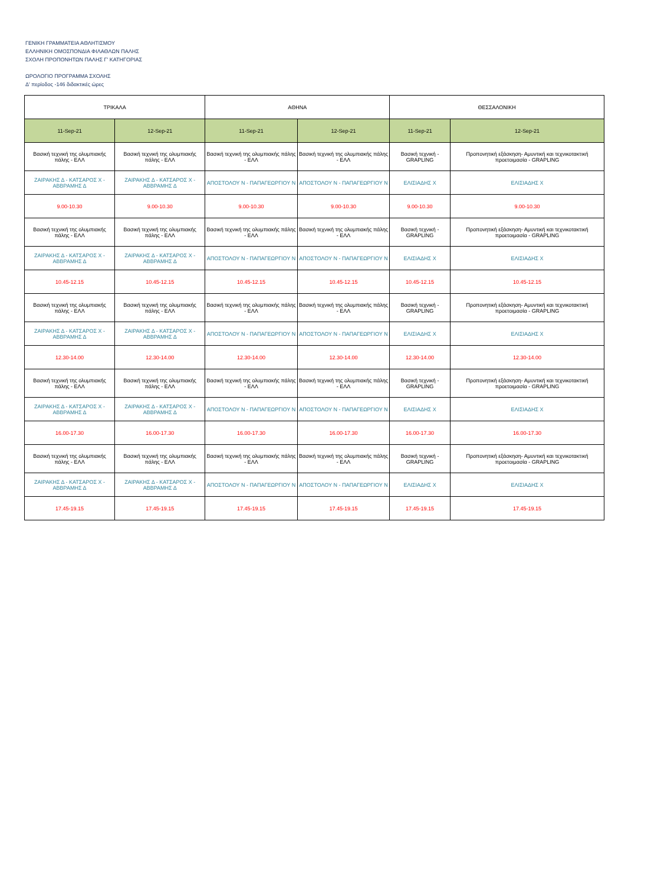ΓΕΝΙΚΗ ΓΡΑΜΜΑΤΕΙΑ ΑΘΛΗΤΙΣΜΟΥ
ΕΛΛΗΝΙΚΗ ΟΜΟΣΠΟΝΔΙΑ ΦΙΛΑΘΛΩΝ ΠΑΛΗΣ
ΣΧΟΛΗ ΠΡΟΠΟΝΗΤΩΝ ΠΑΛΗΣ Γ' ΚΑΤΗΓΟΡΙΑΣ
ΩΡΟΛΟΓΙΟ ΠΡΟΓΡΑΜΜΑ ΣΧΟΛΗΣ
Δ' περίοδος -146 διδακτικές ώρες
| ΤΡΙΚΑΛΑ | | ΑΘΗΝΑ | | ΘΕΣΣΑΛΟΝΙΚΗ | |
| --- | --- | --- | --- | --- | --- |
| 11-Sep-21 | 12-Sep-21 | 11-Sep-21 | 12-Sep-21 | 11-Sep-21 | 12-Sep-21 |
| Βασική τεχνική της ολυμπιακής πάλης - ΕΛΛ | Βασική τεχνική της ολυμπιακής πάλης - ΕΛΛ | Βασική τεχνική της ολυμπιακής πάλης - ΕΛΛ | Βασική τεχνική της ολυμπιακής πάλης - ΕΛΛ | Βασική τεχνική - GRAPLING | Προπονητική εξάσκηση- Αμυντική και τεχνικοτακτική προετοιμασία - GRAPLING |
| ΖΑΙΡΑΚΗΣ Δ - ΚΑΤΣΑΡΟΣ Χ - ΑΒΒΡΑΜΗΣ Δ | ΖΑΙΡΑΚΗΣ Δ - ΚΑΤΣΑΡΟΣ Χ - ΑΒΒΡΑΜΗΣ Δ | ΑΠΟΣΤΟΛΟΥ Ν - ΠΑΠΑΓΕΩΡΓΙΟΥ Ν | ΑΠΟΣΤΟΛΟΥ Ν - ΠΑΠΑΓΕΩΡΓΙΟΥ Ν | ΕΛΙΣΙΑΔΗΣ Χ | ΕΛΙΣΙΑΔΗΣ Χ |
| 9.00-10.30 | 9.00-10.30 | 9.00-10.30 | 9.00-10.30 | 9.00-10.30 | 9.00-10.30 |
| Βασική τεχνική της ολυμπιακής πάλης - ΕΛΛ | Βασική τεχνική της ολυμπιακής πάλης - ΕΛΛ | Βασική τεχνική της ολυμπιακής πάλης - ΕΛΛ | Βασική τεχνική της ολυμπιακής πάλης - ΕΛΛ | Βασική τεχνική - GRAPLING | Προπονητική εξάσκηση- Αμυντική και τεχνικοτακτική προετοιμασία - GRAPLING |
| ΖΑΙΡΑΚΗΣ Δ - ΚΑΤΣΑΡΟΣ Χ - ΑΒΒΡΑΜΗΣ Δ | ΖΑΙΡΑΚΗΣ Δ - ΚΑΤΣΑΡΟΣ Χ - ΑΒΒΡΑΜΗΣ Δ | ΑΠΟΣΤΟΛΟΥ Ν - ΠΑΠΑΓΕΩΡΓΙΟΥ Ν | ΑΠΟΣΤΟΛΟΥ Ν - ΠΑΠΑΓΕΩΡΓΙΟΥ Ν | ΕΛΙΣΙΑΔΗΣ Χ | ΕΛΙΣΙΑΔΗΣ Χ |
| 10.45-12.15 | 10.45-12.15 | 10.45-12.15 | 10.45-12.15 | 10.45-12.15 | 10.45-12.15 |
| Βασική τεχνική της ολυμπιακής πάλης - ΕΛΛ | Βασική τεχνική της ολυμπιακής πάλης - ΕΛΛ | Βασική τεχνική της ολυμπιακής πάλης - ΕΛΛ | Βασική τεχνική της ολυμπιακής πάλης - ΕΛΛ | Βασική τεχνική - GRAPLING | Προπονητική εξάσκηση- Αμυντική και τεχνικοτακτική προετοιμασία - GRAPLING |
| ΖΑΙΡΑΚΗΣ Δ - ΚΑΤΣΑΡΟΣ Χ - ΑΒΒΡΑΜΗΣ Δ | ΖΑΙΡΑΚΗΣ Δ - ΚΑΤΣΑΡΟΣ Χ - ΑΒΒΡΑΜΗΣ Δ | ΑΠΟΣΤΟΛΟΥ Ν - ΠΑΠΑΓΕΩΡΓΙΟΥ Ν | ΑΠΟΣΤΟΛΟΥ Ν - ΠΑΠΑΓΕΩΡΓΙΟΥ Ν | ΕΛΙΣΙΑΔΗΣ Χ | ΕΛΙΣΙΑΔΗΣ Χ |
| 12.30-14.00 | 12.30-14.00 | 12.30-14.00 | 12.30-14.00 | 12.30-14.00 | 12.30-14.00 |
| Βασική τεχνική της ολυμπιακής πάλης - ΕΛΛ | Βασική τεχνική της ολυμπιακής πάλης - ΕΛΛ | Βασική τεχνική της ολυμπιακής πάλης - ΕΛΛ | Βασική τεχνική της ολυμπιακής πάλης - ΕΛΛ | Βασική τεχνική - GRAPLING | Προπονητική εξάσκηση- Αμυντική και τεχνικοτακτική προετοιμασία - GRAPLING |
| ΖΑΙΡΑΚΗΣ Δ - ΚΑΤΣΑΡΟΣ Χ - ΑΒΒΡΑΜΗΣ Δ | ΖΑΙΡΑΚΗΣ Δ - ΚΑΤΣΑΡΟΣ Χ - ΑΒΒΡΑΜΗΣ Δ | ΑΠΟΣΤΟΛΟΥ Ν - ΠΑΠΑΓΕΩΡΓΙΟΥ Ν | ΑΠΟΣΤΟΛΟΥ Ν - ΠΑΠΑΓΕΩΡΓΙΟΥ Ν | ΕΛΙΣΙΑΔΗΣ Χ | ΕΛΙΣΙΑΔΗΣ Χ |
| 16.00-17.30 | 16.00-17.30 | 16.00-17.30 | 16.00-17.30 | 16.00-17.30 | 16.00-17.30 |
| Βασική τεχνική της ολυμπιακής πάλης - ΕΛΛ | Βασική τεχνική της ολυμπιακής πάλης - ΕΛΛ | Βασική τεχνική της ολυμπιακής πάλης - ΕΛΛ | Βασική τεχνική της ολυμπιακής πάλης - ΕΛΛ | Βασική τεχνική - GRAPLING | Προπονητική εξάσκηση- Αμυντική και τεχνικοτακτική προετοιμασία - GRAPLING |
| ΖΑΙΡΑΚΗΣ Δ - ΚΑΤΣΑΡΟΣ Χ - ΑΒΒΡΑΜΗΣ Δ | ΖΑΙΡΑΚΗΣ Δ - ΚΑΤΣΑΡΟΣ Χ - ΑΒΒΡΑΜΗΣ Δ | ΑΠΟΣΤΟΛΟΥ Ν - ΠΑΠΑΓΕΩΡΓΙΟΥ Ν | ΑΠΟΣΤΟΛΟΥ Ν - ΠΑΠΑΓΕΩΡΓΙΟΥ Ν | ΕΛΙΣΙΑΔΗΣ Χ | ΕΛΙΣΙΑΔΗΣ Χ |
| 17.45-19.15 | 17.45-19.15 | 17.45-19.15 | 17.45-19.15 | 17.45-19.15 | 17.45-19.15 |